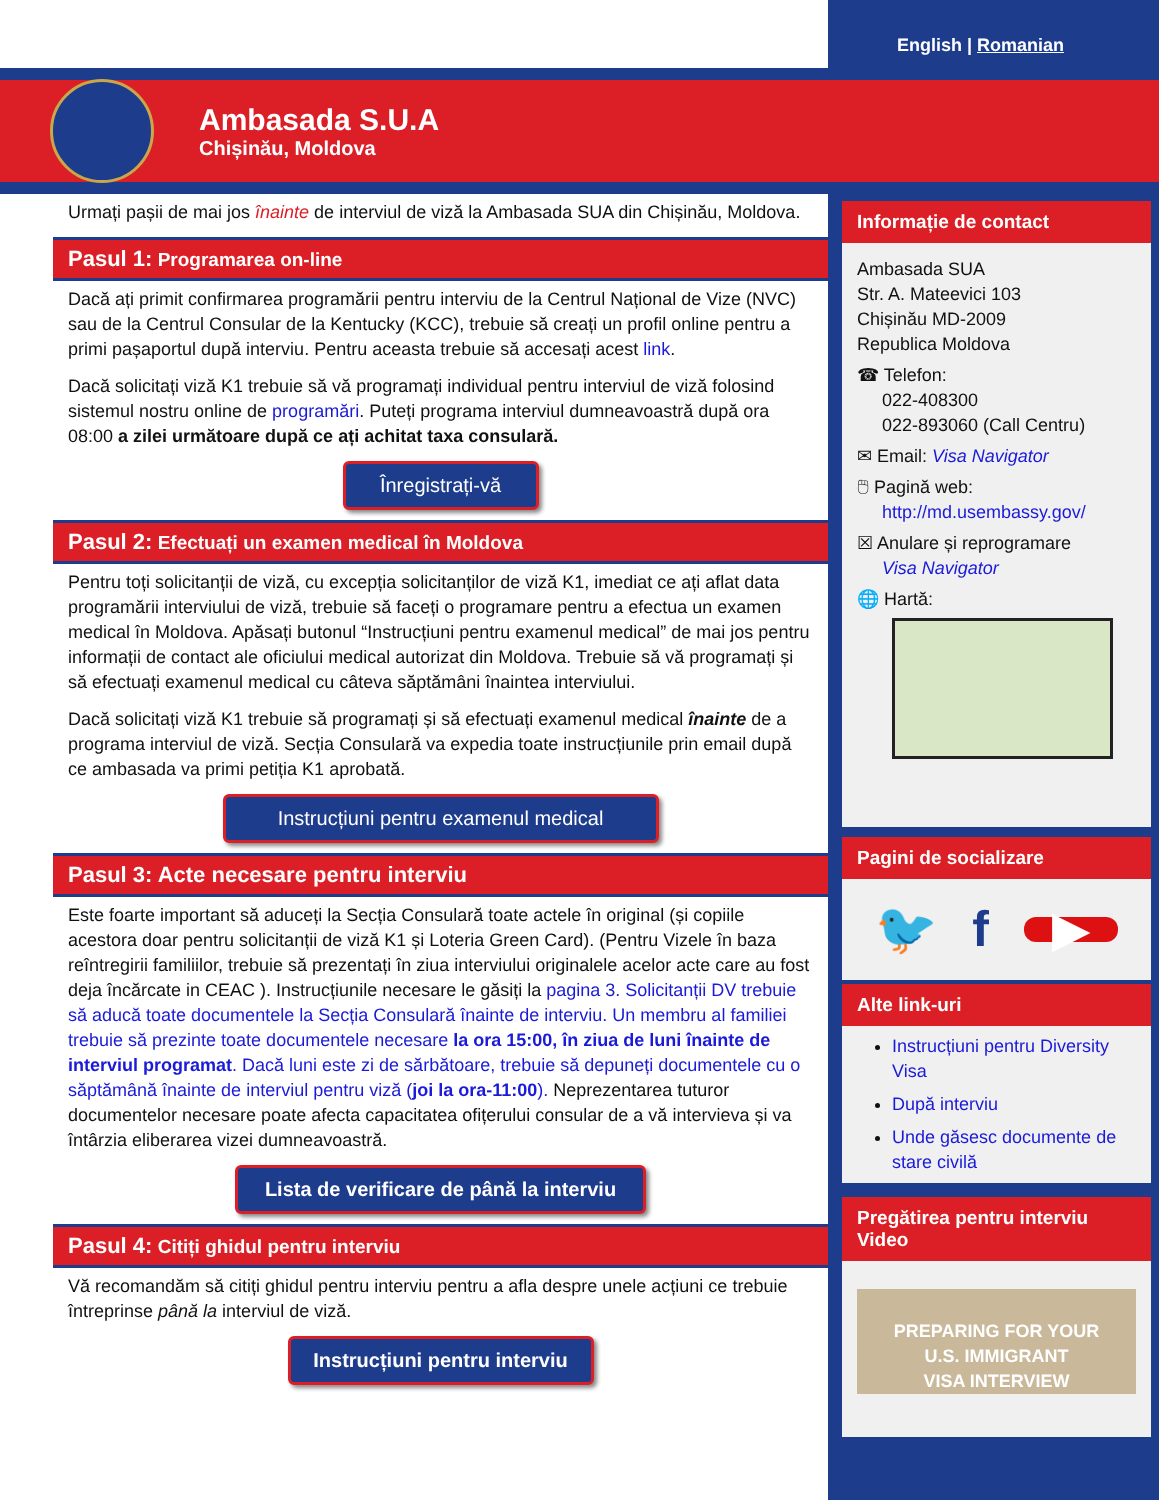English | Romanian
Ambasada S.U.A
Chișinău, Moldova
Urmați pașii de mai jos înainte de interviul de viză la Ambasada SUA din Chișinău, Moldova.
Pasul 1: Programarea on-line
Dacă ați primit confirmarea programării pentru interviu de la Centrul Național de Vize (NVC) sau de la Centrul Consular de la Kentucky (KCC), trebuie să creați un profil online pentru a primi pașaportul după interviu. Pentru aceasta trebuie să accesați acest link.
Dacă solicitați viză K1 trebuie să vă programați individual pentru interviul de viză folosind sistemul nostru online de programări. Puteți programa interviul dumneavoastră după ora 08:00 a zilei următoare după ce ați achitat taxa consulară.
Înregistrați-vă
Pasul 2: Efectuați un examen medical în Moldova
Pentru toți solicitanții de viză, cu excepția solicitanților de viză K1, imediat ce ați aflat data programării interviului de viză, trebuie să faceți o programare pentru a efectua un examen medical în Moldova. Apăsați butonul “Instrucțiuni pentru examenul medical” de mai jos pentru informații de contact ale oficiului medical autorizat din Moldova. Trebuie să vă programați și să efectuați examenul medical cu câteva săptămâni înaintea interviului.
Dacă solicitați viză K1 trebuie să programați și să efectuați examenul medical înainte de a programa interviul de viză. Secția Consulară va expedia toate instrucțiunile prin email după ce ambasada va primi petiția K1 aprobată.
Instrucțiuni pentru examenul medical
Pasul 3: Acte necesare pentru interviu
Este foarte important să aduceți la Secția Consulară toate actele în original (și copiile acestora doar pentru solicitanții de viză K1 și Loteria Green Card). (Pentru Vizele în baza reîntregirii familiilor, trebuie să prezentați în ziua interviului originalele acelor acte care au fost deja încărcate in CEAC ). Instrucțiunile necesare le găsiți la pagina 3. Solicitanții DV trebuie să aducă toate documentele la Secția Consulară înainte de interviu. Un membru al familiei trebuie să prezinte toate documentele necesare la ora 15:00, în ziua de luni înainte de interviul programat. Dacă luni este zi de sărbătoare, trebuie să depuneți documentele cu o săptămână înainte de interviul pentru viză (joi la ora-11:00). Neprezentarea tuturor documentelor necesare poate afecta capacitatea ofițerului consular de a vă intervieva și va întârzia eliberarea vizei dumneavoastră.
Lista de verificare de până la interviu
Pasul 4: Citiți ghidul pentru interviu
Vă recomandăm să citiți ghidul pentru interviu pentru a afla despre unele acțiuni ce trebuie întreprinse până la interviul de viză.
Instrucțiuni pentru interviu
Informație de contact
Ambasada SUA
Str. A. Mateevici 103
Chișinău MD-2009
Republica Moldova
☎ Telefon:
022-408300
022-893060 (Call Centru)
✉ Email: Visa Navigator
🖱 Pagină web:
http://md.usembassy.gov/
☒ Anulare și reprogramare
Visa Navigator
🌐 Hartă:
Pagini de socializare
🐦 f ▶
Alte link-uri
Instrucțiuni pentru Diversity Visa
După interviu
Unde găsesc documente de stare civilă
Pregătirea pentru interviu Video
PREPARING FOR YOUR
U.S. IMMIGRANT
VISA INTERVIEW